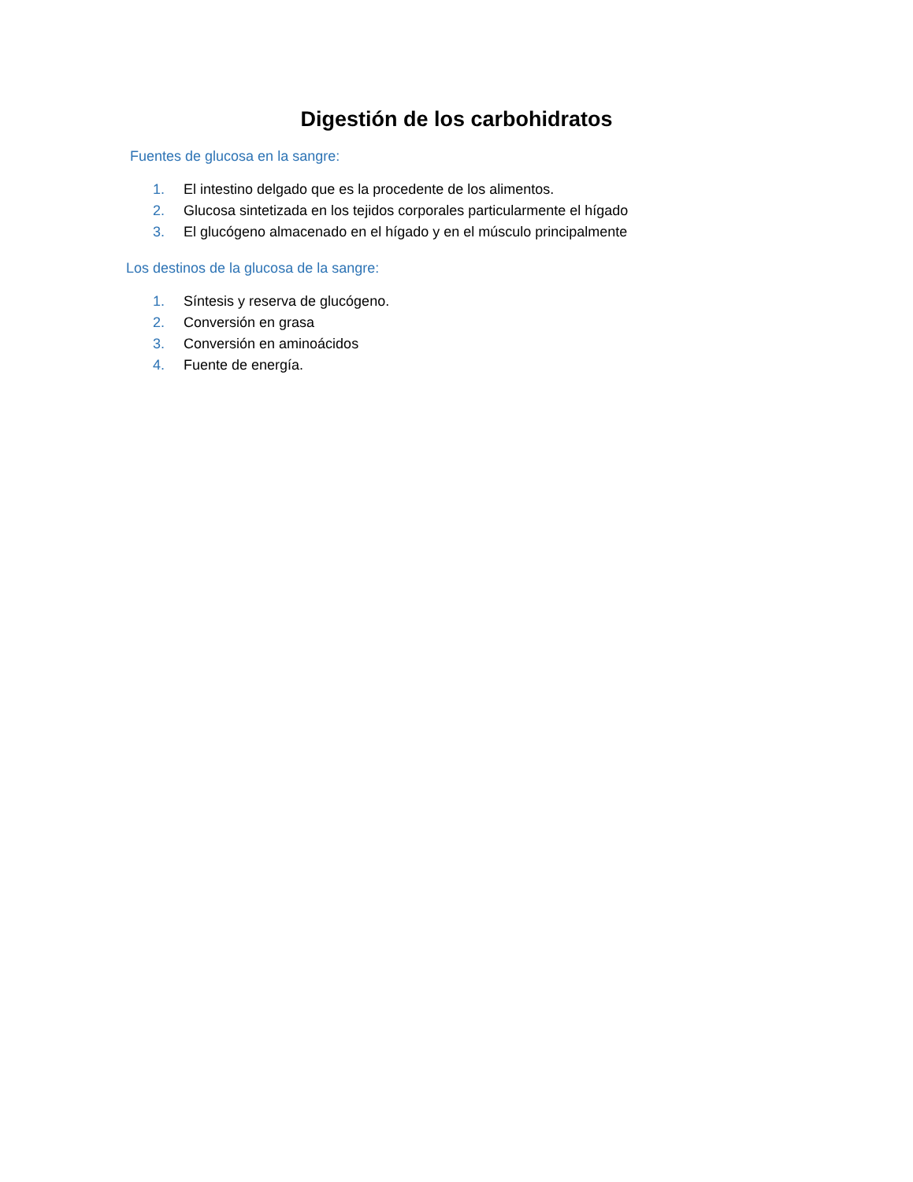Digestión de los carbohidratos
Fuentes de glucosa en la sangre:
1. El intestino delgado que es la procedente de los alimentos.
2. Glucosa sintetizada en los tejidos corporales particularmente el hígado
3. El glucógeno almacenado en el hígado y en el músculo principalmente
Los destinos de la glucosa de la sangre:
1. Síntesis y reserva de glucógeno.
2. Conversión en grasa
3. Conversión en aminoácidos
4. Fuente de energía.